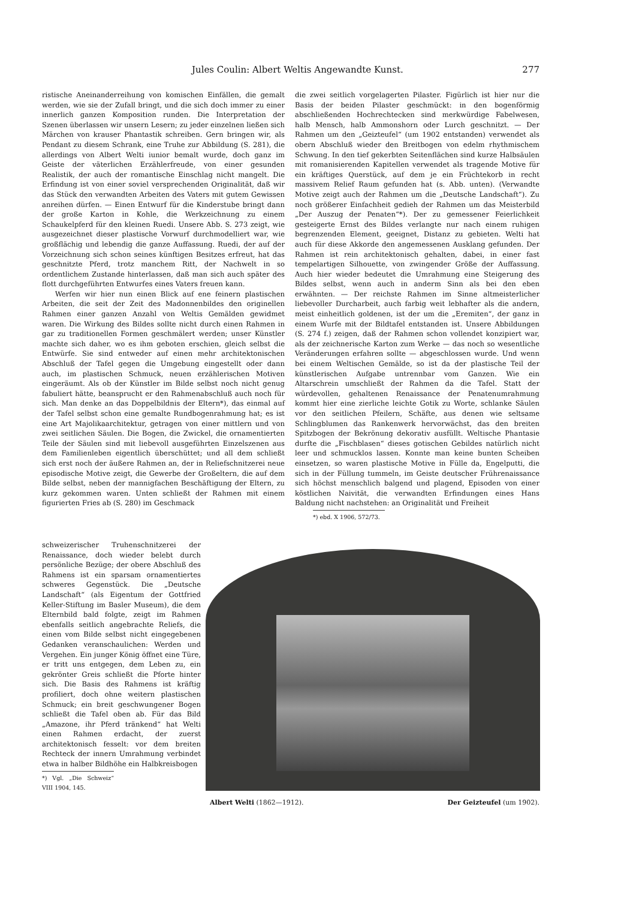Jules Coulin: Albert Weltis Angewandte Kunst. 277
ristische Aneinanderreihung von komischen Einfällen, die gemalt werden, wie sie der Zufall bringt, und die sich doch immer zu einer innerlich ganzen Komposition runden. Die Interpretation der Szenen überlassen wir unsern Lesern; zu jeder einzelnen ließen sich Märchen von krauser Phantastik schreiben. Gern bringen wir, als Pendant zu diesem Schrank, eine Truhe zur Abbildung (S. 281), die allerdings von Albert Welti iunior bemalt wurde, doch ganz im Geiste der väterlichen Erzählerfreude, von einer gesunden Realistik, der auch der romantische Einschlag nicht mangelt. Die Erfindung ist von einer soviel versprechenden Originalität, daß wir das Stück den verwandten Arbeiten des Vaters mit gutem Gewissen anreihen dürfen. — Einen Entwurf für die Kinderstube bringt dann der große Karton in Kohle, die Werkzeichnung zu einem Schaukelpferd für den kleinen Ruedi. Unsere Abb. S. 273 zeigt, wie ausgezeichnet dieser plastische Vorwurf durchmodelliert war, wie großflächig und lebendig die ganze Auffassung. Ruedi, der auf der Vorzeichnung sich schon seines künftigen Besitzes erfreut, hat das geschnitzte Pferd, trotz manchem Ritt, der Nachwelt in so ordentlichem Zustande hinterlassen, daß man sich auch später des flott durchgeführten Entwurfes eines Vaters freuen kann.
Werfen wir hier nun einen Blick auf ene feinern plastischen Arbeiten, die seit der Zeit des Madonnenbildes den originellen Rahmen einer ganzen Anzahl von Weltis Gemälden gewidmet waren. Die Wirkung des Bildes sollte nicht durch einen Rahmen in gar zu traditionellen Formen geschmälert werden; unser Künstler machte sich daher, wo es ihm geboten erschien, gleich selbst die Entwürfe. Sie sind entweder auf einen mehr architektonischen Abschluß der Tafel gegen die Umgebung eingestellt oder dann auch, im plastischen Schmuck, neuen erzählerischen Motiven eingeräumt. Als ob der Künstler im Bilde selbst noch nicht genug fabuliert hätte, beansprucht er den Rahmenabschluß auch noch für sich. Man denke an das Doppelbildnis der Eltern*), das einmal auf der Tafel selbst schon eine gemalte Rundbogenrahmung hat; es ist eine Art Majolikaarchitektur, getragen von einer mittlern und von zwei seitlichen Säulen. Die Bogen, die Zwickel, die ornamentierten Teile der Säulen sind mit liebevoll ausgeführten Einzelszenen aus dem Familienleben eigentlich überschüttet; und all dem schließt sich erst noch der äußere Rahmen an, der in Reliefschnitzerei neue episodische Motive zeigt, die Gewerbe der Großeltern, die auf dem Bilde selbst, neben der mannigfachen Beschäftigung der Eltern, zu kurz gekommen waren. Unten schließt der Rahmen mit einem figurierten Fries ab (S. 280) im Geschmack
schweizerischer Truhenschnitzerei der Renaissance, doch wieder belebt durch persönliche Bezüge; der obere Abschluß des Rahmens ist ein sparsam ornamentiertes schweres Gegenstück. Die „Deutsche Landschaft“ (als Eigentum der Gottfried Keller-Stiftung im Basler Museum), die dem Elternbild bald folgte, zeigt im Rahmen ebenfalls seitlich angebrachte Reliefs, die einen vom Bilde selbst nicht eingegebenen Gedanken veranschaulichen: Werden und Vergehen. Ein junger König öffnet eine Türe, er tritt uns entgegen, dem Leben zu, ein gekrönter Greis schließt die Pforte hinter sich. Die Basis des Rahmens ist kräftig profiliert, doch ohne weitern plastischen Schmuck; ein breit geschwungener Bogen schließt die Tafel oben ab. Für das Bild „Amazone, ihr Pferd tränkend“ hat Welti einen Rahmen erdacht, der zuerst architektonisch fesselt: vor dem breiten Rechteck der innern Umrahmung verbindet etwa in halber Bildhöhe ein Halbkreisbogen
*) Vgl. „Die Schweiz“ VIII 1904, 145.
die zwei seitlich vorgelagerten Pilaster. Figürlich ist hier nur die Basis der beiden Pilaster geschmückt: in den bogenförmig abschließenden Hochrechtecken sind merkwürdige Fabelwesen, halb Mensch, halb Ammonshorn oder Lurch geschnitzt. — Der Rahmen um den „Geizteufel“ (um 1902 entstanden) verwendet als obern Abschluß wieder den Breitbogen von edelm rhythmischem Schwung. In den tief gekerbten Seitenflächen sind kurze Halbsäulen mit romanisierenden Kapitellen verwendet als tragende Motive für ein kräftiges Querstück, auf dem je ein Früchtekorb in recht massivem Relief Raum gefunden hat (s. Abb. unten). (Verwandte Motive zeigt auch der Rahmen um die „Deutsche Landschaft“). Zu noch größerer Einfachheit gedieh der Rahmen um das Meisterbild „Der Auszug der Penaten“*). Der zu gemessener Feierlichkeit gesteigerte Ernst des Bildes verlangte nur nach einem ruhigen begrenzenden Element, geeignet, Distanz zu gebieten. Welti hat auch für diese Akkorde den angemessenen Ausklang gefunden. Der Rahmen ist rein architektonisch gehalten, dabei, in einer fast tempelartigen Silhouette, von zwingender Größe der Auffassung. Auch hier wieder bedeutet die Umrahmung eine Steigerung des Bildes selbst, wenn auch in anderm Sinn als bei den eben erwähnten. — Der reichste Rahmen im Sinne altmeisterlicher liebevoller Durcharbeit, auch farbig weit lebhafter als die andern, meist einheitlich goldenen, ist der um die „Eremiten“, der ganz in einem Wurfe mit der Bildtafel entstanden ist. Unsere Abbildungen (S. 274 f.) zeigen, daß der Rahmen schon vollendet konzipiert war, als der zeichnerische Karton zum Werke — das noch so wesentliche Veränderungen erfahren sollte — abgeschlossen wurde. Und wenn bei einem Weltischen Gemälde, so ist da der plastische Teil der künstlerischen Aufgabe untrennbar vom Ganzen. Wie ein Altarschrein umschließt der Rahmen da die Tafel. Statt der würdevollen, gehaltenen Renaissance der Penatenumrahmung kommt hier eine zierliche leichte Gotik zu Worte, schlanke Säulen vor den seitlichen Pfeilern, Schäfte, aus denen wie seltsame Schlingblumen das Rankenwerk hervorwächst, das den breiten Spitzbogen der Bekrönung dekorativ ausfüllt. Weltische Phantasie durfte die „Fischblasen“ dieses gotischen Gebildes natürlich nicht leer und schmucklos lassen. Konnte man keine bunten Scheiben einsetzen, so waren plastische Motive in Fülle da, Engelputti, die sich in der Füllung tummeln, im Geiste deutscher Frührenaissance sich höchst menschlich balgend und plagend, Episoden von einer köstlichen Naivität, die verwandten Erfindungen eines Hans Baldung nicht nachstehen: an Originalität und Freiheit
*) ebd. X 1906, 572/73.
Albert Welti (1862—1912). Der Geizteufel (um 1902).